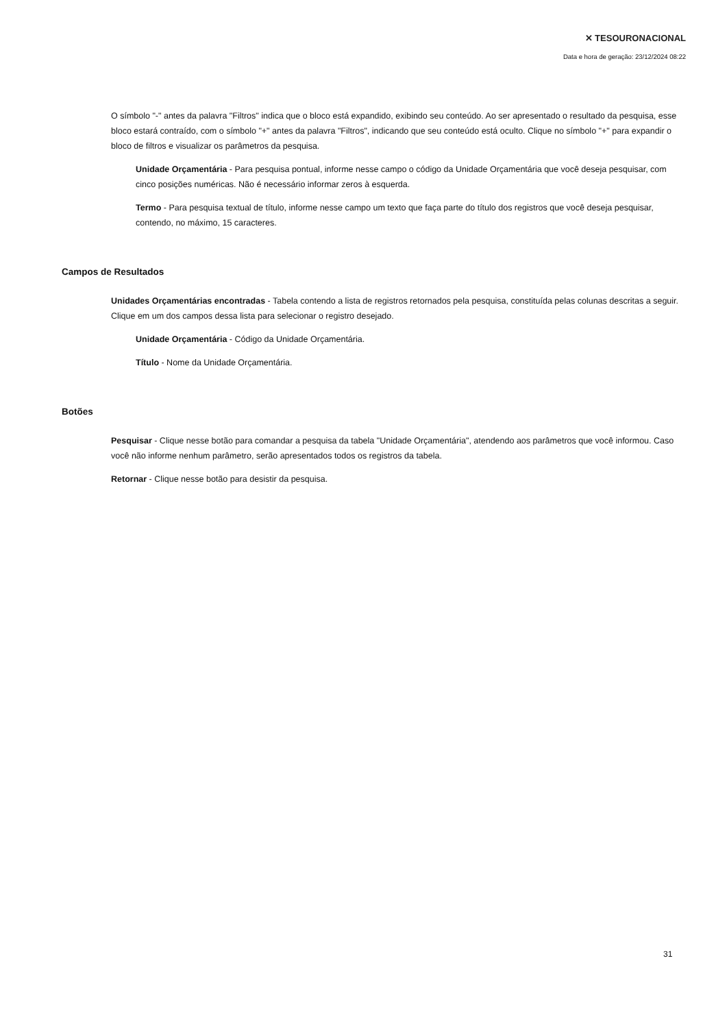✕ TESOURONACIONAL
Data e hora de geração: 23/12/2024 08:22
O símbolo "-" antes da palavra "Filtros" indica que o bloco está expandido, exibindo seu conteúdo. Ao ser apresentado o resultado da pesquisa, esse bloco estará contraído, com o símbolo "+" antes da palavra "Filtros", indicando que seu conteúdo está oculto. Clique no símbolo "+" para expandir o bloco de filtros e visualizar os parâmetros da pesquisa.
Unidade Orçamentária - Para pesquisa pontual, informe nesse campo o código da Unidade Orçamentária que você deseja pesquisar, com cinco posições numéricas. Não é necessário informar zeros à esquerda.
Termo - Para pesquisa textual de título, informe nesse campo um texto que faça parte do título dos registros que você deseja pesquisar, contendo, no máximo, 15 caracteres.
Campos de Resultados
Unidades Orçamentárias encontradas - Tabela contendo a lista de registros retornados pela pesquisa, constituída pelas colunas descritas a seguir. Clique em um dos campos dessa lista para selecionar o registro desejado.
Unidade Orçamentária - Código da Unidade Orçamentária.
Título - Nome da Unidade Orçamentária.
Botões
Pesquisar - Clique nesse botão para comandar a pesquisa da tabela "Unidade Orçamentária", atendendo aos parâmetros que você informou. Caso você não informe nenhum parâmetro, serão apresentados todos os registros da tabela.
Retornar - Clique nesse botão para desistir da pesquisa.
31